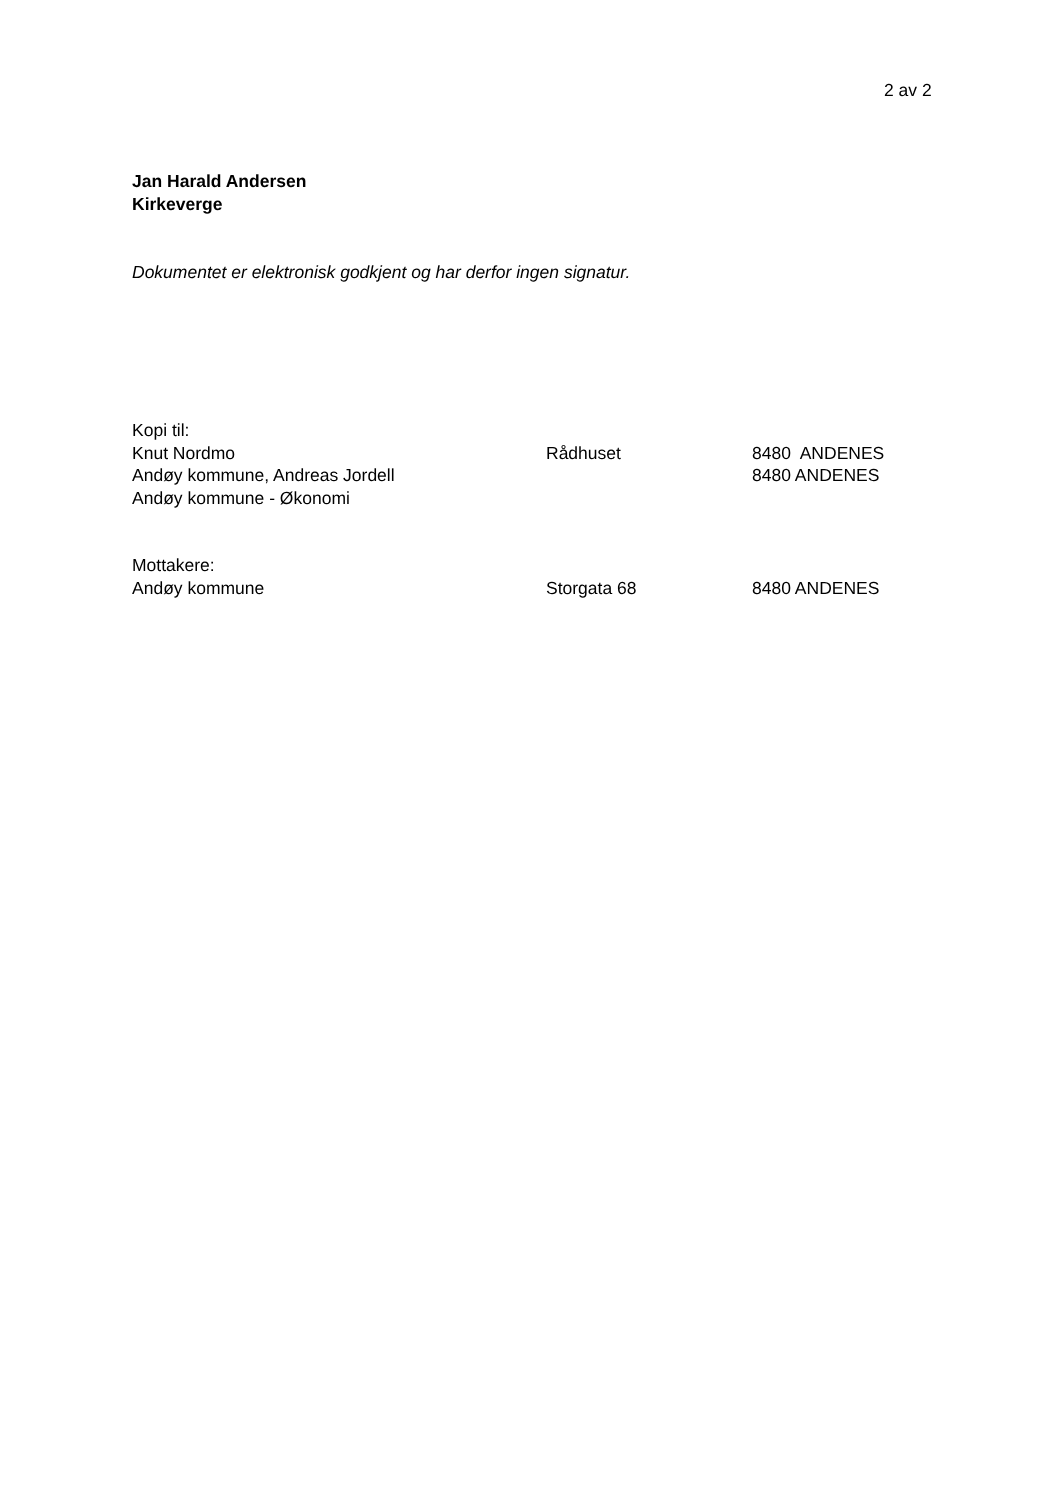2 av 2
Jan Harald Andersen
Kirkeverge
Dokumentet er elektronisk godkjent og har derfor ingen signatur.
| Kopi til: | | |
| Knut Nordmo | Rådhuset | 8480 ANDENES |
| Andøy kommune, Andreas Jordell | | 8480 ANDENES |
| Andøy kommune - Økonomi | | |
| Mottakere: | | |
| Andøy kommune | Storgata 68 | 8480 ANDENES |